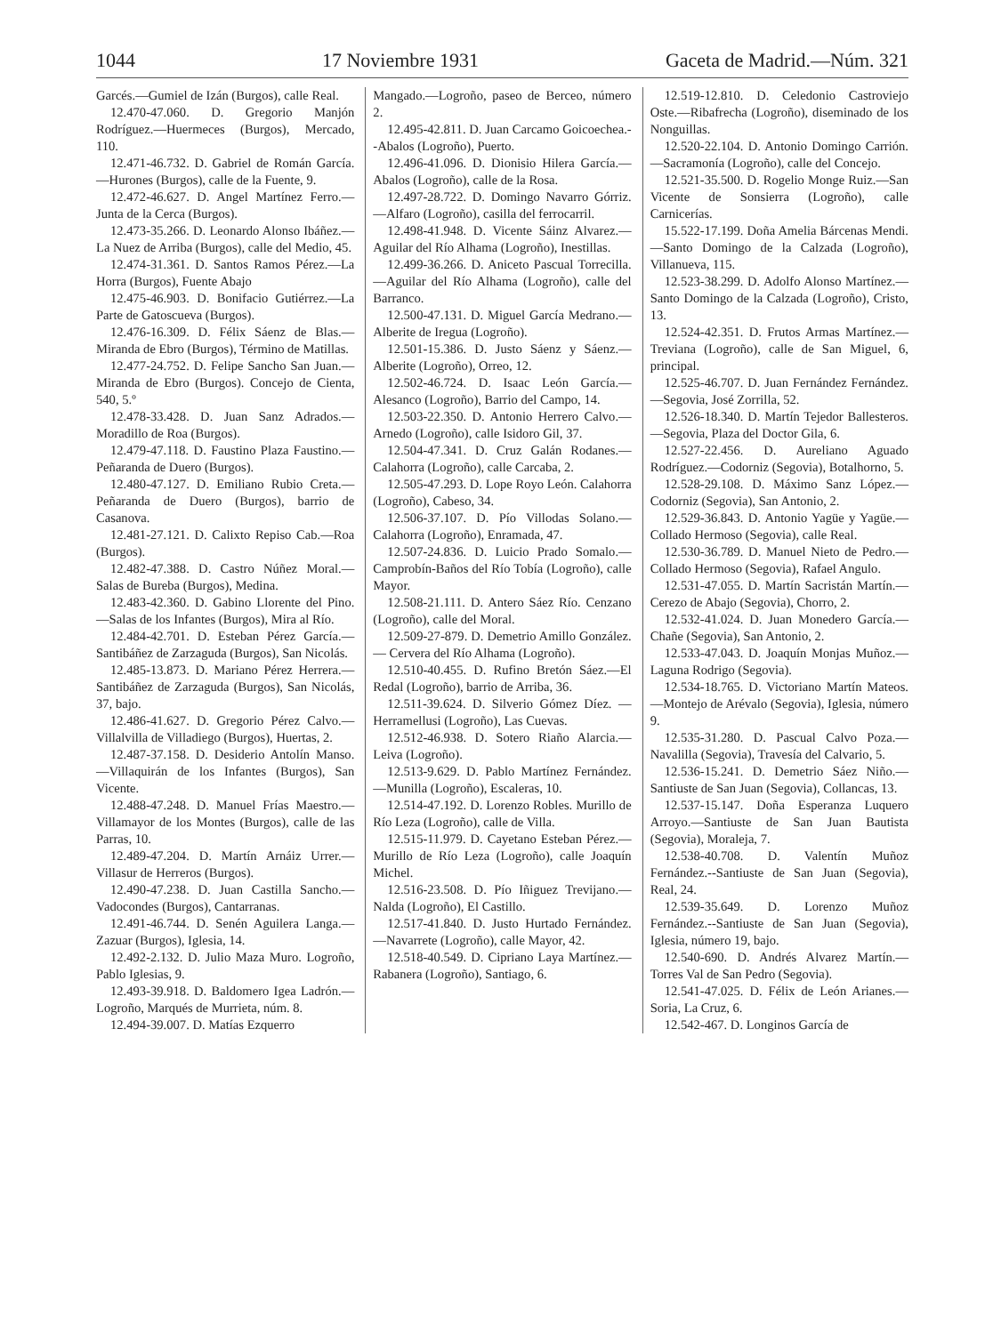1044 17 Noviembre 1931 Gaceta de Madrid.—Núm. 321
Garcés.—Gumiel de Izán (Burgos), calle Real.
12.470-47.060. D. Gregorio Manjón Rodríguez.—Huermeces (Burgos), Mercado, 110.
12.471-46.732. D. Gabriel de Román García.—Hurones (Burgos), calle de la Fuente, 9.
12.472-46.627. D. Angel Martínez Ferro.—Junta de la Cerca (Burgos).
12.473-35.266. D. Leonardo Alonso Ibáñez.—La Nuez de Arriba (Burgos), calle del Medio, 45.
12.474-31.361. D. Santos Ramos Pérez.—La Horra (Burgos), Fuente Abajo
12.475-46.903. D. Bonifacio Gutiérrez.—La Parte de Gatoscueva (Burgos).
12.476-16.309. D. Félix Sáenz de Blas.—Miranda de Ebro (Burgos), Término de Matillas.
12.477-24.752. D. Felipe Sancho San Juan.—Miranda de Ebro (Burgos). Concejo de Cienta, 540, 5.º
12.478-33.428. D. Juan Sanz Adrados.—Moradillo de Roa (Burgos).
12.479-47.118. D. Faustino Plaza Faustino.—Peñaranda de Duero (Burgos).
12.480-47.127. D. Emiliano Rubio Creta.—Peñaranda de Duero (Burgos), barrio de Casanova.
12.481-27.121. D. Calixto Repiso Cab.—Roa (Burgos).
12.482-47.388. D. Castro Núñez Moral.—Salas de Bureba (Burgos), Medina.
12.483-42.360. D. Gabino Llorente del Pino.—Salas de los Infantes (Burgos), Mira al Río.
12.484-42.701. D. Esteban Pérez García.—Santibáñez de Zarzaguda (Burgos), San Nicolás.
12.485-13.873. D. Mariano Pérez Herrera.—Santibáñez de Zarzaguda (Burgos), San Nicolás, 37, bajo.
12.486-41.627. D. Gregorio Pérez Calvo.—Villalvilla de Villadiego (Burgos), Huertas, 2.
12.487-37.158. D. Desiderio Antolín Manso.—Villaquirán de los Infantes (Burgos), San Vicente.
12.488-47.248. D. Manuel Frías Maestro.—Villamayor de los Montes (Burgos), calle de las Parras, 10.
12.489-47.204. D. Martín Arnáiz Urrer.—Villasur de Herreros (Burgos).
12.490-47.238. D. Juan Castilla Sancho.—Vadocondes (Burgos), Cantarranas.
12.491-46.744. D. Senén Aguilera Langa.—Zazuar (Burgos), Iglesia, 14.
12.492-2.132. D. Julio Maza Muro. Logroño, Pablo Iglesias, 9.
12.493-39.918. D. Baldomero Igea Ladrón.—Logroño, Marqués de Murrieta, núm. 8.
12.494-39.007. D. Matías Ezquerro
Mangado.—Logroño, paseo de Berceo, número 2.
12.495-42.811. D. Juan Carcamo Goicoechea.--Abalos (Logroño), Puerto.
12.496-41.096. D. Dionisio Hilera García.—Abalos (Logroño), calle de la Rosa.
12.497-28.722. D. Domingo Navarro Górriz.—Alfaro (Logroño), casilla del ferrocarril.
12.498-41.948. D. Vicente Sáinz Alvarez.—Aguilar del Río Alhama (Logroño), Inestillas.
12.499-36.266. D. Aniceto Pascual Torrecilla.—Aguilar del Río Alhama (Logroño), calle del Barranco.
12.500-47.131. D. Miguel García Medrano.—Alberite de Iregua (Logroño).
12.501-15.386. D. Justo Sáenz y Sáenz.—Alberite (Logroño), Orreo, 12.
12.502-46.724. D. Isaac León García.—Alesanco (Logroño), Barrio del Campo, 14.
12.503-22.350. D. Antonio Herrero Calvo.—Arnedo (Logroño), calle Isidoro Gil, 37.
12.504-47.341. D. Cruz Galán Rodanes.—Calahorra (Logroño), calle Carcaba, 2.
12.505-47.293. D. Lope Royo León. Calahorra (Logroño), Cabeso, 34.
12.506-37.107. D. Pío Villodas Solano.—Calahorra (Logroño), Enramada, 47.
12.507-24.836. D. Luicio Prado Somalo.—Camprobín-Baños del Río Tobía (Logroño), calle Mayor.
12.508-21.111. D. Antero Sáez Río. Cenzano (Logroño), calle del Moral.
12.509-27-879. D. Demetrio Amillo González. — Cervera del Río Alhama (Logroño).
12.510-40.455. D. Rufino Bretón Sáez.—El Redal (Logroño), barrio de Arriba, 36.
12.511-39.624. D. Silverio Gómez Díez. — Herramellusi (Logroño), Las Cuevas.
12.512-46.938. D. Sotero Riaño Alarcia.—Leiva (Logroño).
12.513-9.629. D. Pablo Martínez Fernández.—Munilla (Logroño), Escaleras, 10.
12.514-47.192. D. Lorenzo Robles. Murillo de Río Leza (Logroño), calle de Villa.
12.515-11.979. D. Cayetano Esteban Pérez.—Murillo de Río Leza (Logroño), calle Joaquín Michel.
12.516-23.508. D. Pío Iñiguez Trevijano.—Nalda (Logroño), El Castillo.
12.517-41.840. D. Justo Hurtado Fernández.—Navarrete (Logroño), calle Mayor, 42.
12.518-40.549. D. Cipriano Laya Martínez.—Rabanera (Logroño), Santiago, 6.
12.519-12.810. D. Celedonio Castroviejo Oste.—Ribafrecha (Logroño), diseminado de los Nonguillas.
12.520-22.104. D. Antonio Domingo Carrión.—Sacramonía (Logroño), calle del Concejo.
12.521-35.500. D. Rogelio Monge Ruiz.—San Vicente de Sonsierra (Logroño), calle Carnicerías.
15.522-17.199. Doña Amelia Bárcenas Mendi.—Santo Domingo de la Calzada (Logroño), Villanueva, 115.
12.523-38.299. D. Adolfo Alonso Martínez.—Santo Domingo de la Calzada (Logroño), Cristo, 13.
12.524-42.351. D. Frutos Armas Martínez.—Treviana (Logroño), calle de San Miguel, 6, principal.
12.525-46.707. D. Juan Fernández Fernández.—Segovia, José Zorrilla, 52.
12.526-18.340. D. Martín Tejedor Ballesteros.—Segovia, Plaza del Doctor Gila, 6.
12.527-22.456. D. Aureliano Aguado Rodríguez.—Codorniz (Segovia), Botalhorno, 5.
12.528-29.108. D. Máximo Sanz López.—Codorniz (Segovia), San Antonio, 2.
12.529-36.843. D. Antonio Yagüe y Yagüe.—Collado Hermoso (Segovia), calle Real.
12.530-36.789. D. Manuel Nieto de Pedro.—Collado Hermoso (Segovia), Rafael Angulo.
12.531-47.055. D. Martín Sacristán Martín.—Cerezo de Abajo (Segovia), Chorro, 2.
12.532-41.024. D. Juan Monedero García.—Chañe (Segovia), San Antonio, 2.
12.533-47.043. D. Joaquín Monjas Muñoz.—Laguna Rodrigo (Segovia).
12.534-18.765. D. Victoriano Martín Mateos.—Montejo de Arévalo (Segovia), Iglesia, número 9.
12.535-31.280. D. Pascual Calvo Poza.—Navalilla (Segovia), Travesía del Calvario, 5.
12.536-15.241. D. Demetrio Sáez Niño.—Santiuste de San Juan (Segovia), Collancas, 13.
12.537-15.147. Doña Esperanza Luquero Arroyo.—Santiuste de San Juan Bautista (Segovia), Moraleja, 7.
12.538-40.708. D. Valentín Muñoz Fernández.--Santiuste de San Juan (Segovia), Real, 24.
12.539-35.649. D. Lorenzo Muñoz Fernández.--Santiuste de San Juan (Segovia), Iglesia, número 19, bajo.
12.540-690. D. Andrés Alvarez Martín.—Torres Val de San Pedro (Segovia).
12.541-47.025. D. Félix de León Arianes.—Soria, La Cruz, 6.
12.542-467. D. Longinos García de